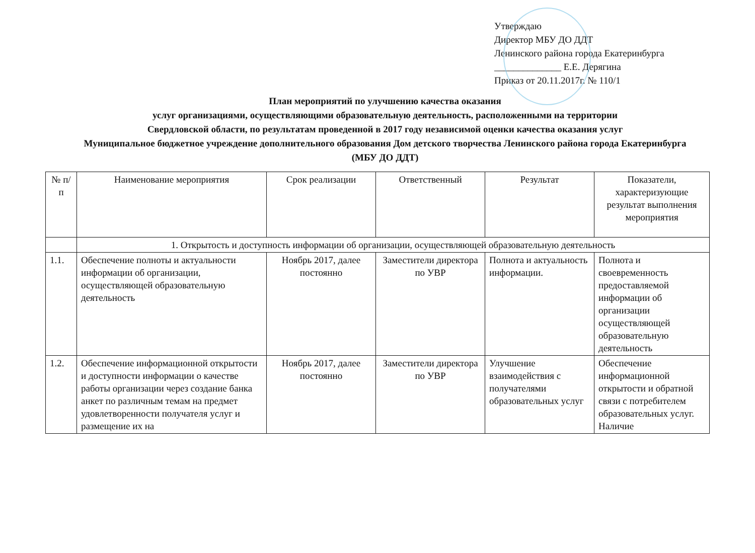Утверждаю
Директор МБУ ДО ДДТ
Ленинского района города Екатеринбурга
______________ Е.Е. Дерягина
Приказ от 20.11.2017г. № 110/1
План мероприятий по улучшению качества оказания
услуг организациями, осуществляющими образовательную деятельность, расположенными на территории
Свердловской области, по результатам проведенной в 2017 году независимой оценки качества оказания услуг
Муниципальное бюджетное учреждение дополнительного образования Дом детского творчества Ленинского района города Екатеринбурга
(МБУ ДО ДДТ)
| № п/п | Наименование мероприятия | Срок реализации | Ответственный | Результат | Показатели, характеризующие результат выполнения мероприятия |
| --- | --- | --- | --- | --- | --- |
| | 1. Открытость и доступность информации об организации, осуществляющей образовательную деятельность | | | | |
| 1.1. | Обеспечение полноты и актуальности информации об организации, осуществляющей образовательную деятельность | Ноябрь 2017, далее постоянно | Заместители директора по УВР | Полнота и актуальность информации. | Полнота и своевременность предоставляемой информации об организации осуществляющей образовательную деятельность |
| 1.2. | Обеспечение информационной открытости и доступности информации о качестве работы организации через создание банка анкет по различным темам на предмет удовлетворенности получателя услуг и размещение их на | Ноябрь 2017, далее постоянно | Заместители директора по УВР | Улучшение взаимодействия с получателями образовательных услуг | Обеспечение информационной открытости и обратной связи с потребителем образовательных услуг. Наличие |